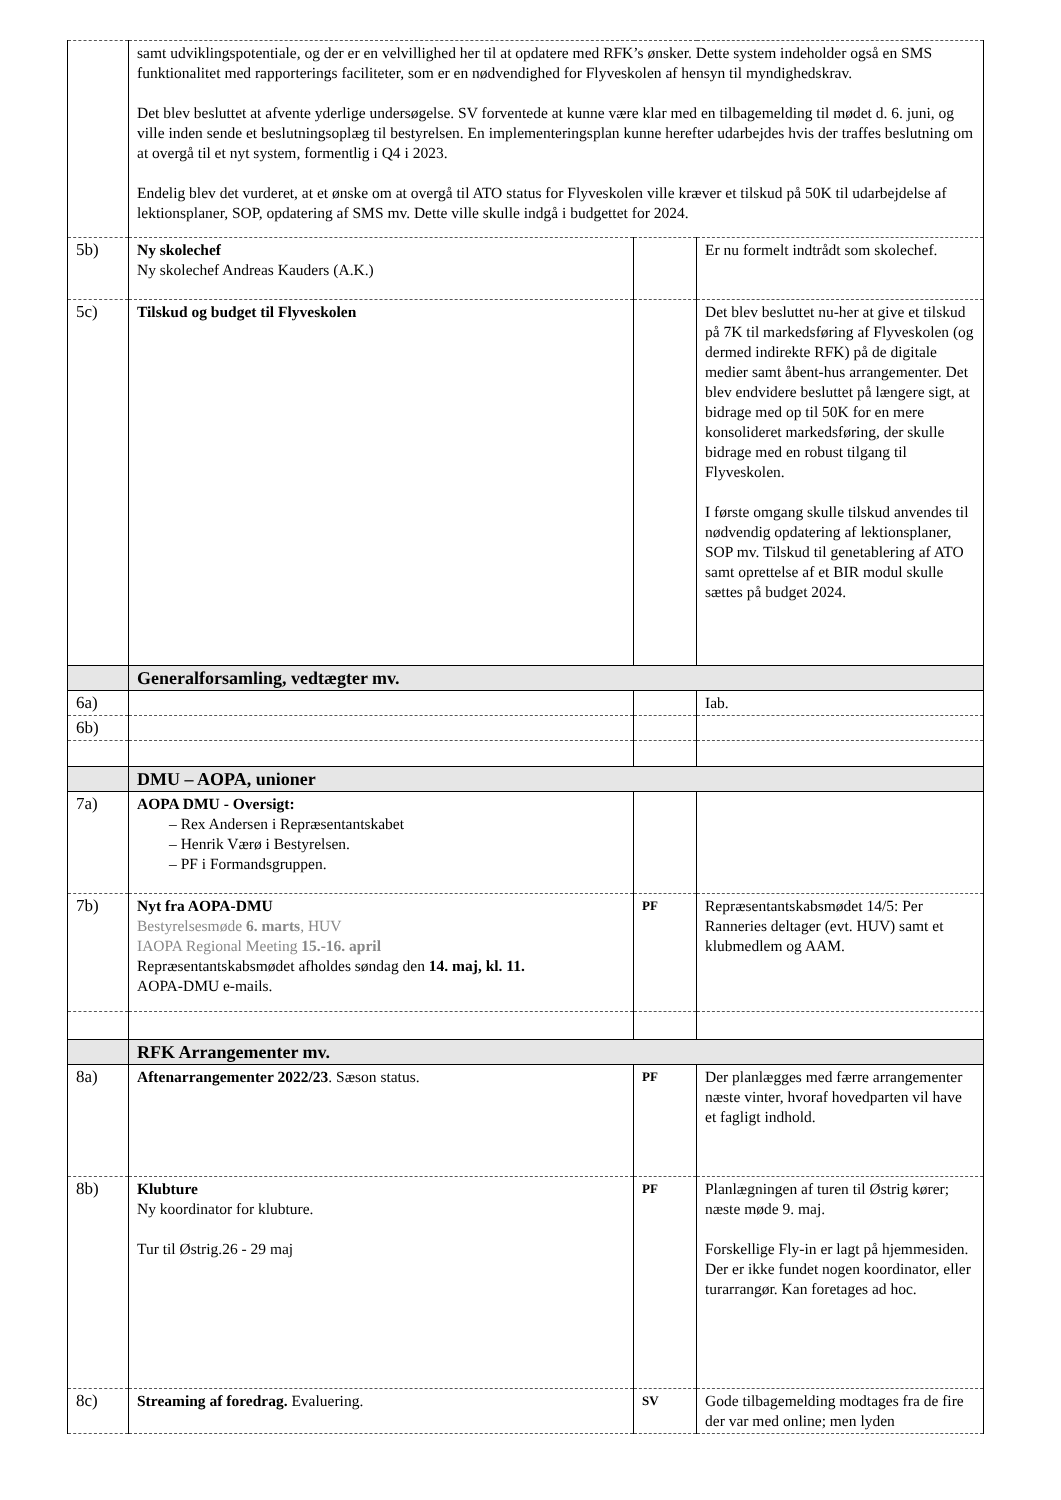| | samt udviklingspotentiale, og der er en velvillighed her til at opdatere med RFK’s ønsker. Dette system indeholder også en SMS funktionalitet med rapporterings faciliteter, som er en nødvendighed for Flyveskolen af hensyn til myndighedskrav. Det blev besluttet at afvente yderlige undersøgelse. SV forventede at kunne være klar med en tilbagemelding til mødet d. 6. juni, og ville inden sende et beslutningsoplæg til bestyrelsen. En implementeringsplan kunne herefter udarbejdes hvis der traffes beslutning om at overgå til et nyt system, formentlig i Q4 i 2023. Endelig blev det vurderet, at et ønske om at overgå til ATO status for Flyveskolen ville kræver et tilskud på 50K til udarbejdelse af lektionsplaner, SOP, opdatering af SMS mv. Dette ville skulle indgå i budgettet for 2024. | | |
| 5b) | Ny skolechef Ny skolechef Andreas Kauders (A.K.) | | Er nu formelt indtrådt som skolechef. |
| 5c) | Tilskud og budget til Flyveskolen | | Det blev besluttet nu-her at give et tilskud på 7K til markedsføring af Flyveskolen (og dermed indirekte RFK) på de digitale medier samt åbent-hus arrangementer. Det blev endvidere besluttet på længere sigt, at bidrage med op til 50K for en mere konsolideret markedsføring, der skulle bidrage med en robust tilgang til Flyveskolen. I første omgang skulle tilskud anvendes til nødvendig opdatering af lektionsplaner, SOP mv. Tilskud til genetablering af ATO samt oprettelse af et BIR modul skulle sættes på budget 2024. |
| | Generalforsamling, vedtægter mv. | | |
| 6a) | | | Iab. |
| 6b) | | | |
| | DMU – AOPA, unioner | | |
| 7a) | AOPA DMU - Oversigt: – Rex Andersen i Repræsentantskabet – Henrik Værø i Bestyrelsen. – PF i Formandsgruppen. | | |
| 7b) | Nyt fra AOPA-DMU Bestyrelsesmøde 6. marts , HUV IAOPA Regional Meeting 15.-16. april Repræsentantskabsmødet afholdes søndag den 14. maj, kl. 11. AOPA-DMU e-mails. | PF | Repræsentantskabsmødet 14/5: Per Ranneries deltager (evt. HUV) samt et klubmedlem og AAM. |
| | RFK Arrangementer mv. | | |
| 8a) | Aftenarrangementer 2022/23 . Sæson status. | PF | Der planlægges med færre arrangementer næste vinter, hvoraf hovedparten vil have et fagligt indhold. |
| 8b) | Klubture Ny koordinator for klubture. Tur til Østrig.26 - 29 maj | PF | Planlægningen af turen til Østrig kører; næste møde 9. maj. Forskellige Fly-in er lagt på hjemmesiden. Der er ikke fundet nogen koordinator, eller turarrangør. Kan foretages ad hoc. |
| 8c) | Streaming af foredrag. Evaluering. | SV | Gode tilbagemelding modtages fra de fire der var med online; men lyden |